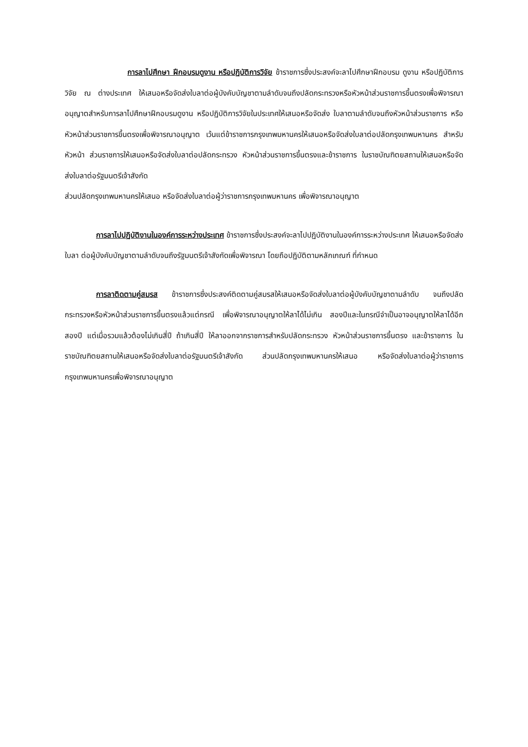การลาไปศึกษา ฝึกอบรมดูงาน หรือปฏิบัติการวิจัย ข้าราชการซึ่งประสงค์จะลาไปศึกษาฝึกอบรม ดูงาน หรือปฏิบัติการวิจัย ณ ต่างประเทศ ให้เสนอหรือจัดส่งใบลาต่อผู้บังคับบัญชาตามลำดับจนถึงปลัดกระทรวงหรือหัวหน้าส่วนราชการขึ้นตรงเพื่อพิจารณาอนุญาตสำหรับการลาไปศึกษาฝึกอบรมดูงาน หรือปฏิบัติการวิจัยในประเทศให้เสนอหรือจัดส่ง ใบลาตามลำดับจนถึงหัวหน้าส่วนราชการ หรือหัวหน้าส่วนราชการขึ้นตรงเพื่อพิจารณาอนุญาต เว้นแต่ข้าราชการกรุงเทพมหานครให้เสนอหรือจัดส่งใบลาต่อปลัดกรุงเทพมหานคร สำหรับหัวหน้า ส่วนราชการให้เสนอหรือจัดส่งใบลาต่อปลัดกระทรวง หัวหน้าส่วนราชการขึ้นตรงและข้าราชการ ในราชบัณฑิตยสถานให้เสนอหรือจัดส่งใบลาต่อรัฐมนตรีเจ้าสังกัด
ส่วนปลัดกรุงเทพมหานครให้เสนอ หรือจัดส่งใบลาต่อผู้ว่าราชการกรุงเทพมหานคร เพื่อพิจารณาอนุญาต
การลาไปปฏิบัติงานในองค์การระหว่างประเทศ ข้าราชการซึ่งประสงค์จะลาไปปฏิบัติงานในองค์การระหว่างประเทศ ให้เสนอหรือจัดส่งใบลา ต่อผู้บังคับบัญชาตามลำดับจนถึงรัฐมนตรีเจ้าสังกัดเพื่อพิจารณา โดยถือปฏิบัติตามหลักเกณฑ์ ที่กำหนด
การลาติดตามคู่สมรส ข้าราชการซึ่งประสงค์ติดตามคู่สมรสให้เสนอหรือจัดส่งใบลาต่อผู้บังคับบัญชาตามลำดับ จนถึงปลัดกระทรวงหรือหัวหน้าส่วนราชการขึ้นตรงแล้วแต่กรณี เพื่อพิจารณาอนุญาตให้ลาได้ไม่เกิน สองปีและในกรณีจำเป็นอาจอนุญาตให้ลาได้อีกสองปี แต่เมื่อรวมแล้วต้องไม่เกินสี่ปี ถ้าเกินสี่ปี ให้ลาออกจากราชการสำหรับปลัดกระทรวง หัวหน้าส่วนราชการขึ้นตรง และข้าราชการ ในราชบัณฑิตยสถานให้เสนอหรือจัดส่งใบลาต่อรัฐมนตรีเจ้าสังกัด ส่วนปลัดกรุงเทพมหานครให้เสนอ หรือจัดส่งใบลาต่อผู้ว่าราชการกรุงเทพมหานครเพื่อพิจารณาอนุญาต